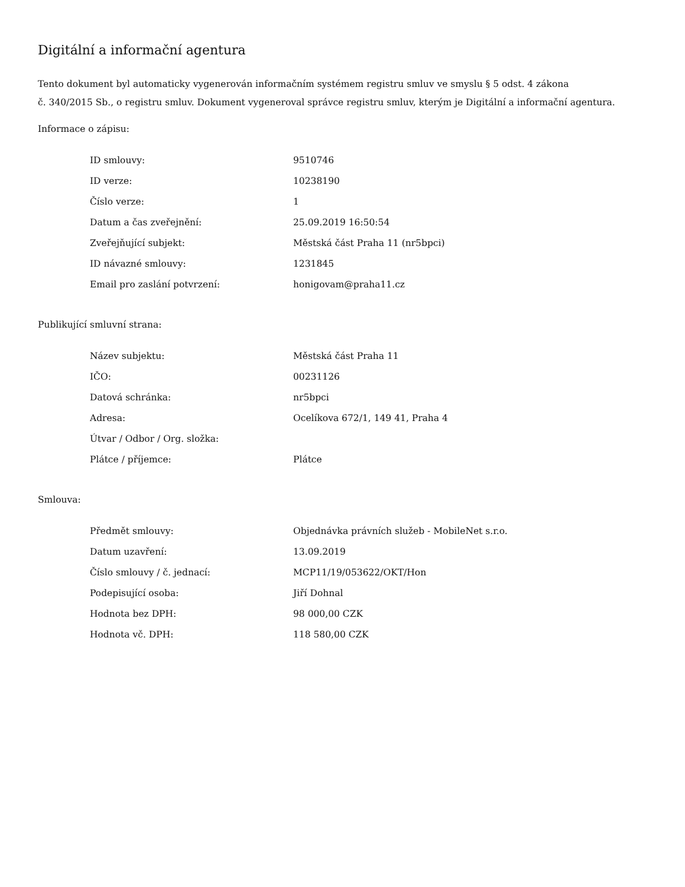Digitální a informační agentura
Tento dokument byl automaticky vygenerován informačním systémem registru smluv ve smyslu § 5 odst. 4 zákona
č. 340/2015 Sb., o registru smluv. Dokument vygeneroval správce registru smluv, kterým je Digitální a informační agentura.
Informace o zápisu:
| ID smlouvy: | 9510746 |
| ID verze: | 10238190 |
| Číslo verze: | 1 |
| Datum a čas zveřejnění: | 25.09.2019 16:50:54 |
| Zveřejňující subjekt: | Městská část Praha 11 (nr5bpci) |
| ID návazné smlouvy: | 1231845 |
| Email pro zaslání potvrzení: | honigovam@praha11.cz |
Publikující smluvní strana:
| Název subjektu: | Městská část Praha 11 |
| IČO: | 00231126 |
| Datová schránka: | nr5bpci |
| Adresa: | Ocelíkova 672/1, 149 41, Praha 4 |
| Útvar / Odbor / Org. složka: | |
| Plátce / příjemce: | Plátce |
Smlouva:
| Předmět smlouvy: | Objednávka právních služeb - MobileNet s.r.o. |
| Datum uzavření: | 13.09.2019 |
| Číslo smlouvy / č. jednací: | MCP11/19/053622/OKT/Hon |
| Podepisující osoba: | Jiří Dohnal |
| Hodnota bez DPH: | 98 000,00 CZK |
| Hodnota vč. DPH: | 118 580,00 CZK |